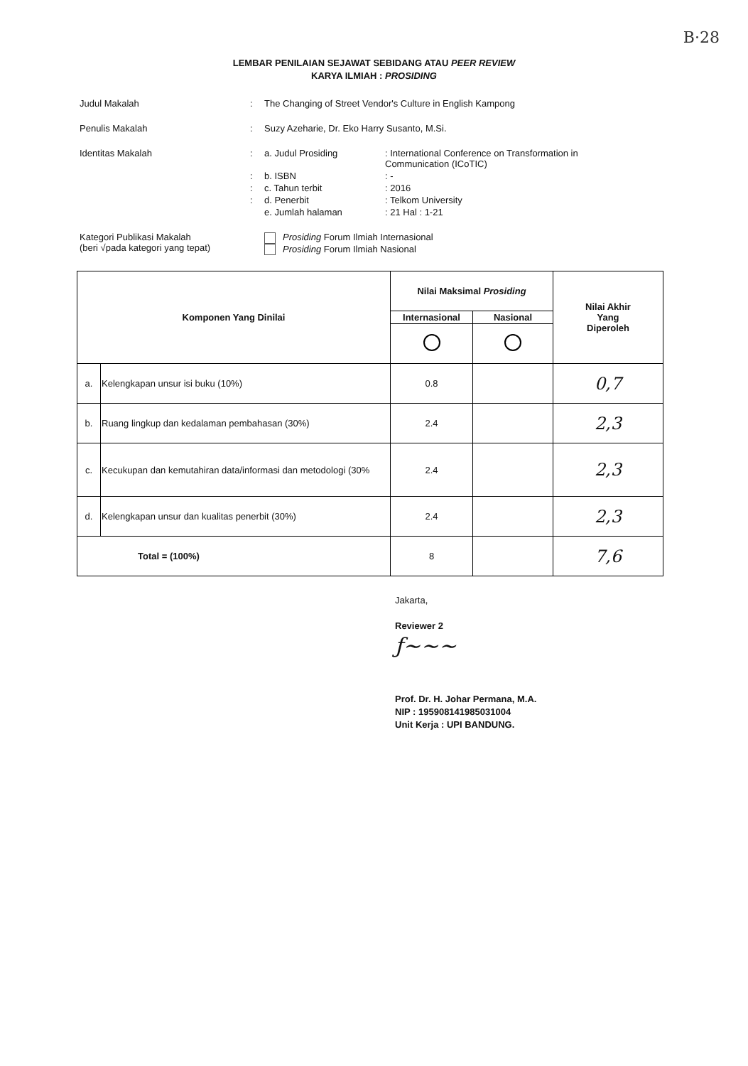B·28
LEMBAR PENILAIAN SEJAWAT SEBIDANG ATAU PEER REVIEW
KARYA ILMIAH : PROSIDING
Judul Makalah : The Changing of Street Vendor's Culture in English Kampong
Penulis Makalah : Suzy Azeharie, Dr. Eko Harry Susanto, M.Si.
Identitas Makalah :
a. Judul Prosiding
: International Conference on Transformation in Communication (ICoTIC)
:
b. ISBN
: -
:
c. Tahun terbit
: 2016
:
d. Penerbit
: Telkom University
e. Jumlah halaman
: 21 Hal : 1-21
Kategori Publikasi Makalah
(beri √pada kategori yang tepat)
Prosiding Forum Ilmiah Internasional
Prosiding Forum Ilmiah Nasional
| Komponen Yang Dinilai | | Nilai Maksimal Prosiding | | Nilai Akhir Yang Diperoleh |
| --- | --- | --- | --- | --- |
| | | Internasional | Nasional | |
| a. | Kelengkapan unsur isi buku (10%) | 0.8 | | 0,7 |
| b. | Ruang lingkup dan kedalaman pembahasan (30%) | 2.4 | | 2,3 |
| c. | Kecukupan dan kemutahiran data/informasi dan metodologi (30% | 2.4 | | 2,3 |
| d. | Kelengkapan unsur dan kualitas penerbit (30%) | 2.4 | | 2,3 |
| Total = (100%) | | 8 | | 7,6 |
Jakarta,
Reviewer 2
ƒ~~~
Prof. Dr. H. Johar Permana, M.A.
NIP : 195908141985031004
Unit Kerja : UPI BANDUNG.